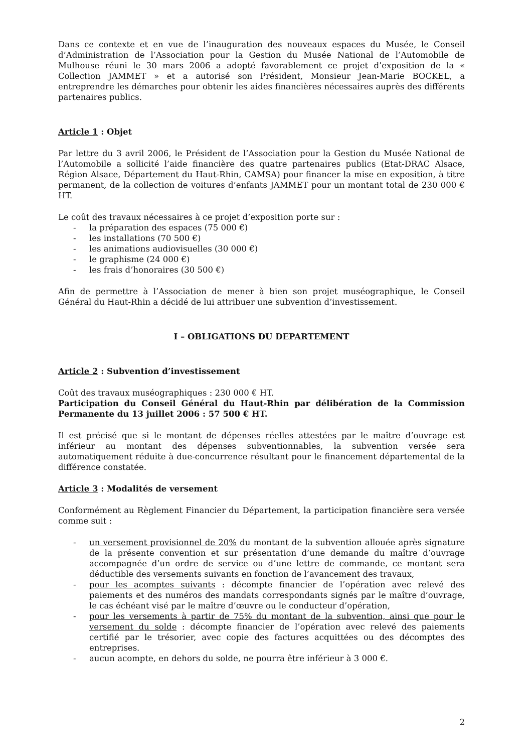Dans ce contexte et en vue de l’inauguration des nouveaux espaces du Musée, le Conseil d’Administration de l’Association pour la Gestion du Musée National de l’Automobile de Mulhouse réuni le 30 mars 2006 a adopté favorablement ce projet d’exposition de la « Collection JAMMET » et a autorisé son Président, Monsieur Jean-Marie BOCKEL, a entreprendre les démarches pour obtenir les aides financières nécessaires auprès des différents partenaires publics.
Article 1 : Objet
Par lettre du 3 avril 2006, le Président de l’Association pour la Gestion du Musée National de l’Automobile a sollicité l’aide financière des quatre partenaires publics (Etat-DRAC Alsace, Région Alsace, Département du Haut-Rhin, CAMSA) pour financer la mise en exposition, à titre permanent, de la collection de voitures d’enfants JAMMET pour un montant total de 230 000 € HT.
Le coût des travaux nécessaires à ce projet d’exposition porte sur :
- la préparation des espaces (75 000 €)
- les installations (70 500 €)
- les animations audiovisuelles (30 000 €)
- le graphisme (24 000 €)
- les frais d’honoraires (30 500 €)
Afin de permettre à l’Association de mener à bien son projet muséographique, le Conseil Général du Haut-Rhin a décidé de lui attribuer une subvention d’investissement.
I – OBLIGATIONS DU DEPARTEMENT
Article 2 : Subvention d’investissement
Coût des travaux muséographiques : 230 000 € HT.
Participation du Conseil Général du Haut-Rhin par délibération de la Commission Permanente du 13 juillet 2006 : 57 500 € HT.
Il est précisé que si le montant de dépenses réelles attestées par le maître d’ouvrage est inférieur au montant des dépenses subventionnables, la subvention versée sera automatiquement réduite à due-concurrence résultant pour le financement départemental de la différence constatée.
Article 3 : Modalités de versement
Conformément au Règlement Financier du Département, la participation financière sera versée comme suit :
- un versement provisionnel de 20% du montant de la subvention allouée après signature de la présente convention et sur présentation d’une demande du maître d’ouvrage accompagnée d’un ordre de service ou d’une lettre de commande, ce montant sera déductible des versements suivants en fonction de l’avancement des travaux,
- pour les acomptes suivants : décompte financier de l’opération avec relevé des paiements et des numéros des mandats correspondants signés par le maître d’ouvrage, le cas échéant visé par le maître d’œuvre ou le conducteur d’opération,
- pour les versements à partir de 75% du montant de la subvention, ainsi que pour le versement du solde : décompte financier de l’opération avec relevé des paiements certifié par le trésorier, avec copie des factures acquittées ou des décomptes des entreprises.
- aucun acompte, en dehors du solde, ne pourra être inférieur à 3 000 €.
2